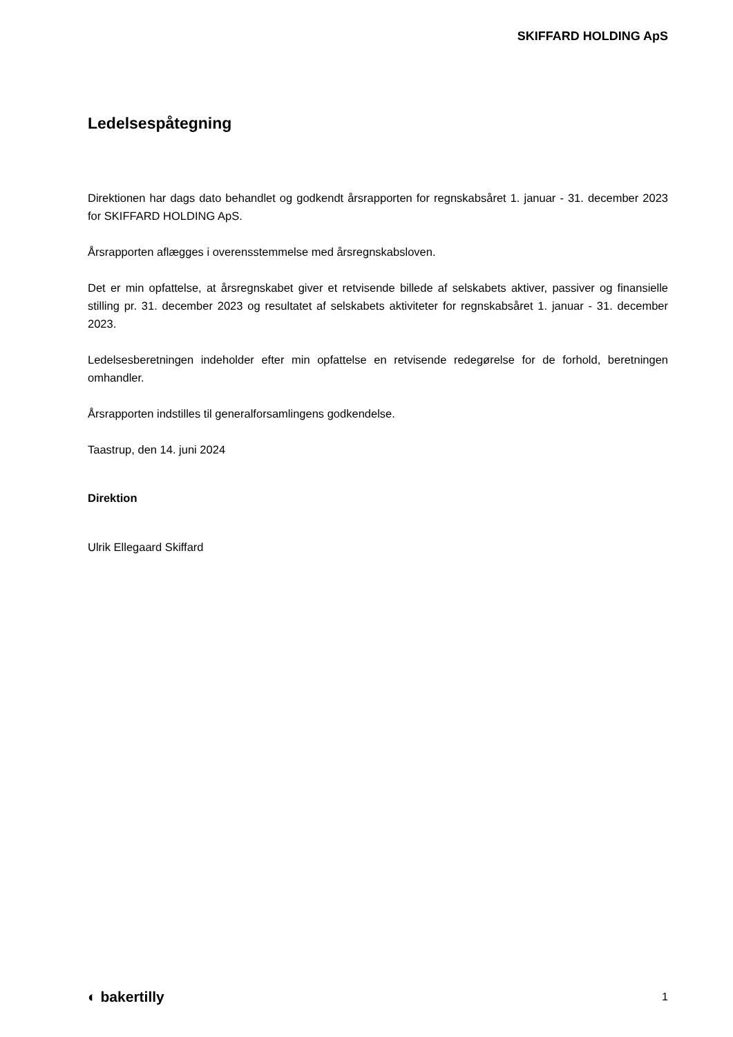SKIFFARD HOLDING ApS
Ledelsespåtegning
Direktionen har dags dato behandlet og godkendt årsrapporten for regnskabsåret 1. januar - 31. december 2023 for SKIFFARD HOLDING ApS.
Årsrapporten aflægges i overensstemmelse med årsregnskabsloven.
Det er min opfattelse, at årsregnskabet giver et retvisende billede af selskabets aktiver, passiver og finansielle stilling pr. 31. december 2023 og resultatet af selskabets aktiviteter for regnskabsåret 1. januar - 31. december 2023.
Ledelsesberetningen indeholder efter min opfattelse en retvisende redegørelse for de forhold, beretningen omhandler.
Årsrapporten indstilles til generalforsamlingens godkendelse.
Taastrup, den 14. juni 2024
Direktion
Ulrik Ellegaard Skiffard
◐ bakertilly 1